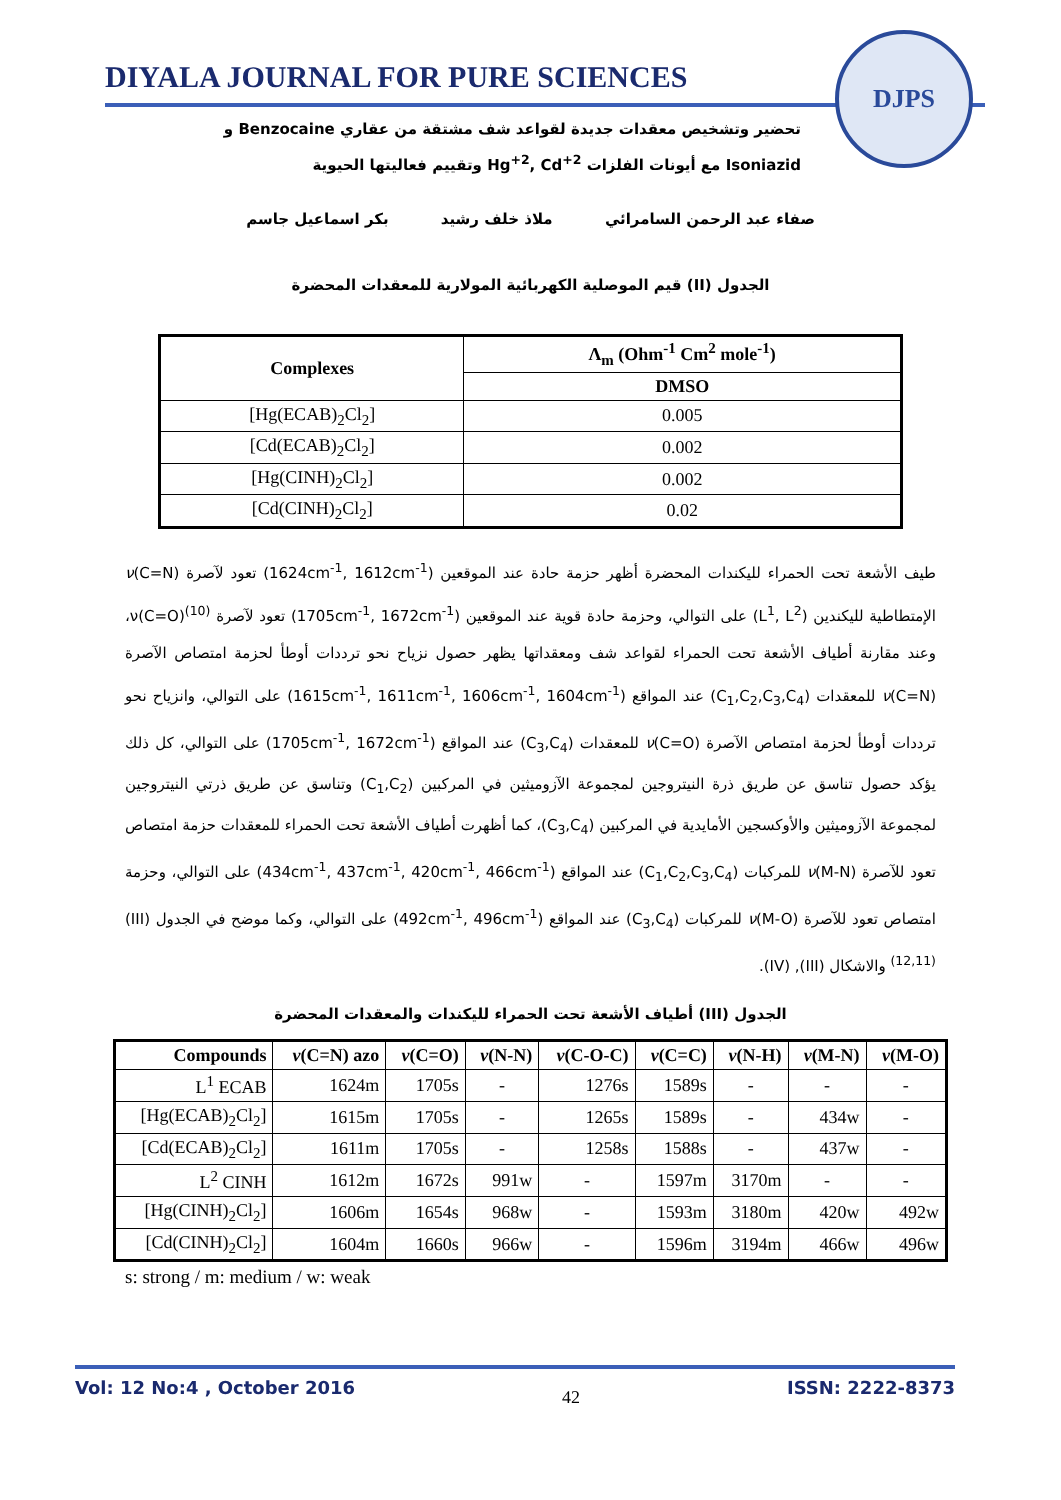DIYALA JOURNAL FOR PURE SCIENCES
DJPS
تحضير وتشخيص معقدات جديدة لقواعد شف مشتقة من عقاري Benzocaine و
Isoniazid مع أيونات الفلزات Hg<sup>+2</sup>, Cd<sup>+2</sup> وتقييم فعاليتها الحيوية
صفاء عبد الرحمن السامرائي ملاذ خلف رشيد بكر اسماعيل جاسم
الجدول (II) قيم الموصلية الكهربائية المولارية للمعقدات المحضرة
| Complexes | Λ<sub>m</sub> (Ohm<sup>-1</sup> Cm<sup>2</sup> mole<sup>-1</sup>) |
| --- | --- |
| | DMSO |
| [Hg(ECAB)<sub>2</sub>Cl<sub>2</sub>] | 0.005 |
| [Cd(ECAB)<sub>2</sub>Cl<sub>2</sub>] | 0.002 |
| [Hg(CINH)<sub>2</sub>Cl<sub>2</sub>] | 0.002 |
| [Cd(CINH)<sub>2</sub>Cl<sub>2</sub>] | 0.02 |
طيف الأشعة تحت الحمراء لليكندات المحضرة أظهر حزمة حادة عند الموقعين (1624cm<sup>-1</sup>, 1612cm<sup>-1</sup>) تعود لآصرة ν(C=N) الإمتطاطية لليكندين (L<sup>1</sup>, L<sup>2</sup>) على التوالي، وحزمة حادة قوية عند الموقعين (1705cm<sup>-1</sup>, 1672cm<sup>-1</sup>) تعود لآصرة ν(C=O)<sup>(10)</sup>، وعند مقارنة أطياف الأشعة تحت الحمراء لقواعد شف ومعقداتها يظهر حصول نزياح نحو ترددات أوطأ لحزمة امتصاص الآصرة ν(C=N) للمعقدات (C<sub>1</sub>,C<sub>2</sub>,C<sub>3</sub>,C<sub>4</sub>) عند المواقع (1615cm<sup>-1</sup>, 1611cm<sup>-1</sup>, 1606cm<sup>-1</sup>, 1604cm<sup>-1</sup>) على التوالي، وانزياح نحو ترددات أوطأ لحزمة امتصاص الآصرة ν(C=O) للمعقدات (C<sub>3</sub>,C<sub>4</sub>) عند المواقع (1705cm<sup>-1</sup>, 1672cm<sup>-1</sup>) على التوالي، كل ذلك يؤكد حصول تناسق عن طريق ذرة النيتروجين لمجموعة الآزوميثين في المركبين (C<sub>1</sub>,C<sub>2</sub>) وتناسق عن طريق ذرتي النيتروجين لمجموعة الآزوميثين والأوكسجين الأمايدية في المركبين (C<sub>3</sub>,C<sub>4</sub>)، كما أظهرت أطياف الأشعة تحت الحمراء للمعقدات حزمة امتصاص تعود للآصرة ν(M-N) للمركبات (C<sub>1</sub>,C<sub>2</sub>,C<sub>3</sub>,C<sub>4</sub>) عند المواقع (434cm<sup>-1</sup>, 437cm<sup>-1</sup>, 420cm<sup>-1</sup>, 466cm<sup>-1</sup>) على التوالي، وحزمة امتصاص تعود للآصرة ν(M-O) للمركبات (C<sub>3</sub>,C<sub>4</sub>) عند المواقع (492cm<sup>-1</sup>, 496cm<sup>-1</sup>) على التوالي، وكما موضح في الجدول (III)<sup>(12,11)</sup> والاشكال (III), (IV).
الجدول (III) أطياف الأشعة تحت الحمراء لليكندات والمعقدات المحضرة
| Compounds | ν (C=N) azo | ν (C=O) | ν (N-N) | ν (C-O-C) | ν (C=C) | ν (N-H) | ν (M-N) | ν (M-O) |
| --- | --- | --- | --- | --- | --- | --- | --- | --- |
| L<sup>1</sup> ECAB | 1624m | 1705s | - | 1276s | 1589s | - | - | - |
| [Hg(ECAB)<sub>2</sub>Cl<sub>2</sub>] | 1615m | 1705s | - | 1265s | 1589s | - | 434w | - |
| [Cd(ECAB)<sub>2</sub>Cl<sub>2</sub>] | 1611m | 1705s | - | 1258s | 1588s | - | 437w | - |
| L<sup>2</sup> CINH | 1612m | 1672s | 991w | - | 1597m | 3170m | - | - |
| [Hg(CINH)<sub>2</sub>Cl<sub>2</sub>] | 1606m | 1654s | 968w | - | 1593m | 3180m | 420w | 492w |
| [Cd(CINH)<sub>2</sub>Cl<sub>2</sub>] | 1604m | 1660s | 966w | - | 1596m | 3194m | 466w | 496w |
s: strong / m: medium / w: weak
Vol: 12 No:4 , October 2016 42 ISSN: 2222-8373